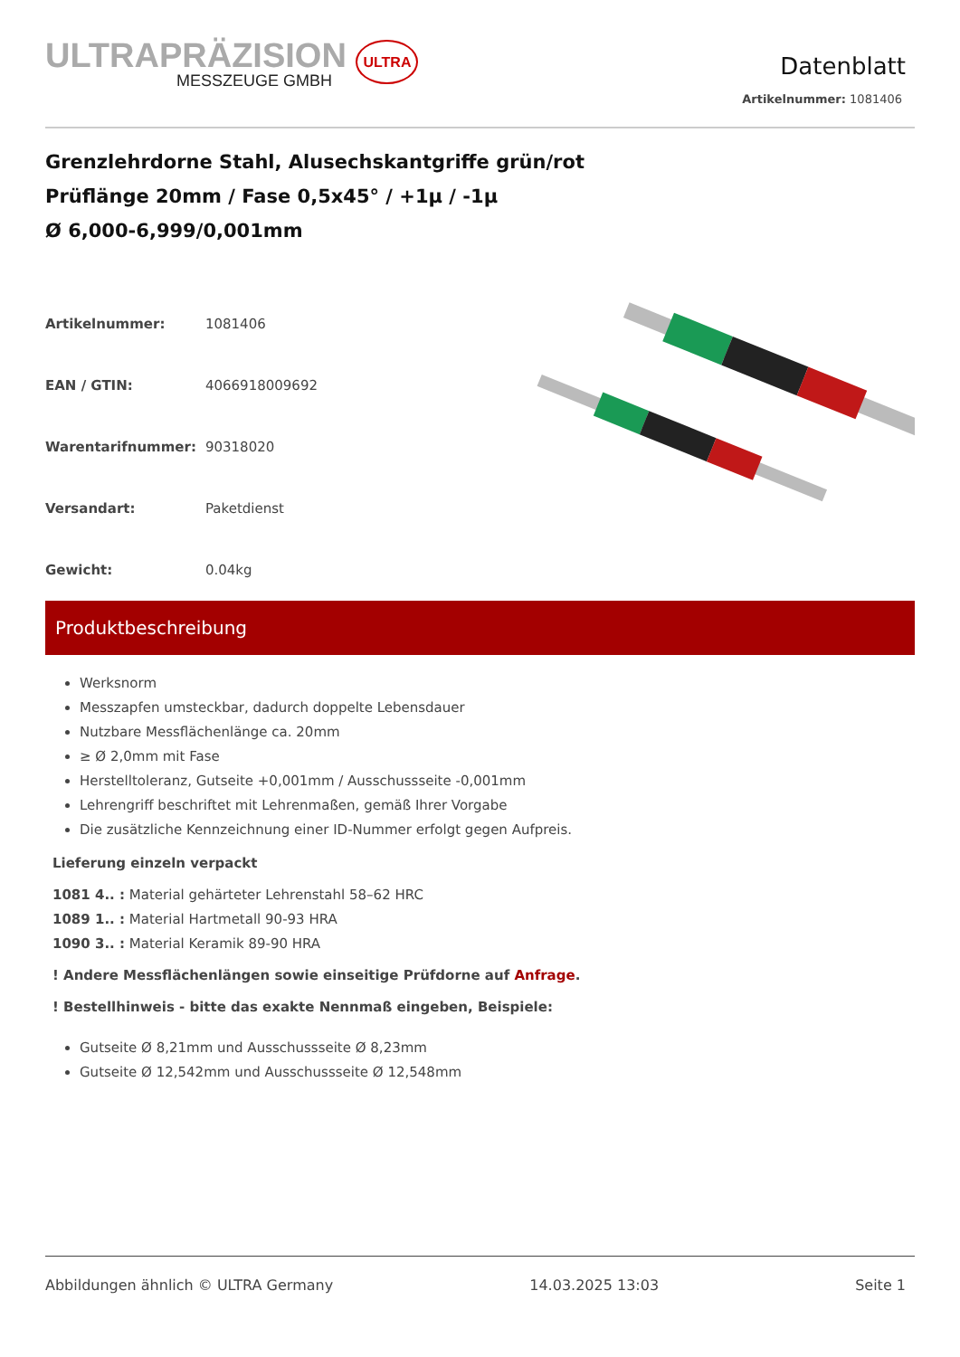ULTRAPRÄZISION ULTRA
MESSZEUGE GMBH
Datenblatt
Artikelnummer: 1081406
Grenzlehrdorne Stahl, Alusechskantgriffe grün/rot
Prüflänge 20mm / Fase 0,5x45° / +1µ / -1µ
Ø 6,000-6,999/0,001mm
| Artikelnummer: | 1081406 |
| EAN / GTIN: | 4066918009692 |
| Warentarifnummer: | 90318020 |
| Versandart: | Paketdienst |
| Gewicht: | 0.04kg |
Produktbeschreibung
Werksnorm
Messzapfen umsteckbar, dadurch doppelte Lebensdauer
Nutzbare Messflächenlänge ca. 20mm
≥ Ø 2,0mm mit Fase
Herstelltoleranz, Gutseite +0,001mm / Ausschussseite -0,001mm
Lehrengriff beschriftet mit Lehrenmaßen, gemäß Ihrer Vorgabe
Die zusätzliche Kennzeichnung einer ID-Nummer erfolgt gegen Aufpreis.
Lieferung einzeln verpackt
1081 4.. : Material gehärteter Lehrenstahl 58–62 HRC
1089 1.. : Material Hartmetall 90-93 HRA
1090 3.. : Material Keramik 89-90 HRA
! Andere Messflächenlängen sowie einseitige Prüfdorne auf Anfrage.
! Bestellhinweis - bitte das exakte Nennmaß eingeben, Beispiele:
Gutseite Ø 8,21mm und Ausschussseite Ø 8,23mm
Gutseite Ø 12,542mm und Ausschussseite Ø 12,548mm
Abbildungen ähnlich © ULTRA Germany 14.03.2025 13:03 Seite 1